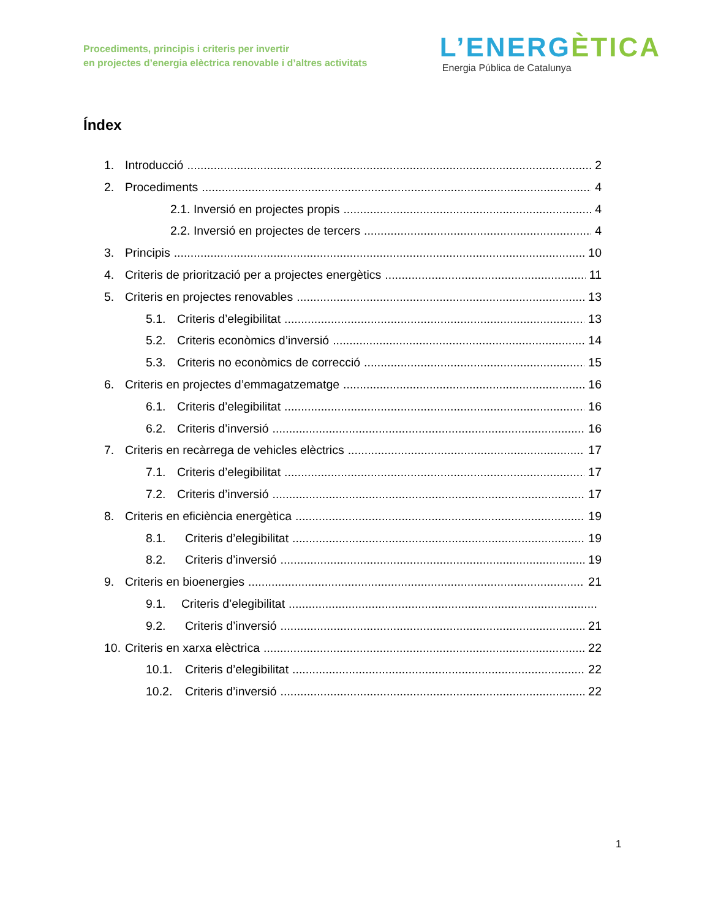Procediments, principis i criteris per invertir
en projectes d’energia elèctrica renovable i d’altres activitats
L’ENERGÈTICA
Energia Pública de Catalunya
Índex
1. Introducció 2
2. Procediments 4
2.1. Inversió en projectes propis 4
2.2. Inversió en projectes de tercers 4
3. Principis 10
4. Criteris de priorització per a projectes energètics 11
5. Criteris en projectes renovables 13
5.1. Criteris d’elegibilitat 13
5.2. Criteris econòmics d’inversió 14
5.3. Criteris no econòmics de correcció 15
6. Criteris en projectes d’emmagatzematge 16
6.1. Criteris d’elegibilitat 16
6.2. Criteris d’inversió 16
7. Criteris en recàrrega de vehicles elèctrics 17
7.1. Criteris d’elegibilitat 17
7.2. Criteris d’inversió 17
8. Criteris en eficiència energètica 19
8.1. Criteris d’elegibilitat 19
8.2. Criteris d’inversió 19
9. Criteris en bioenergies 21
9.1. Criteris d’elegibilitat
9.2. Criteris d’inversió 21
10. Criteris en xarxa elèctrica 22
10.1. Criteris d’elegibilitat 22
10.2. Criteris d’inversió 22
1